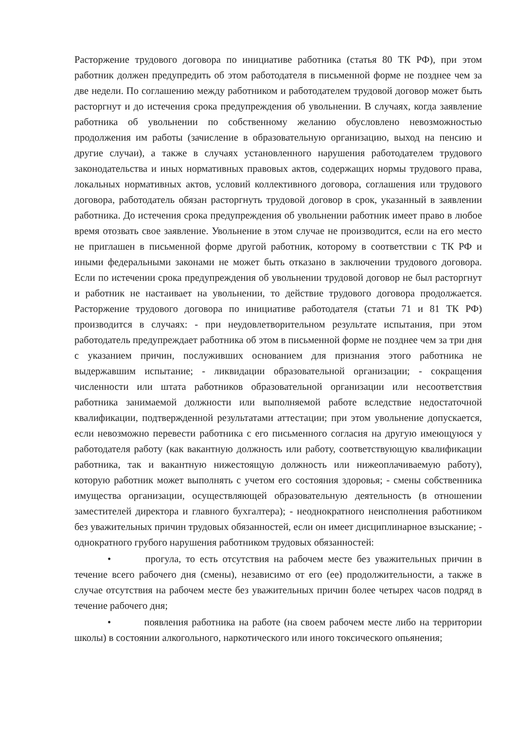Расторжение трудового договора по инициативе работника (статья 80 ТК РФ), при этом работник должен предупредить об этом работодателя в письменной форме не позднее чем за две недели. По соглашению между работником и работодателем трудовой договор может быть расторгнут и до истечения срока предупреждения об увольнении. В случаях, когда заявление работника об увольнении по собственному желанию обусловлено невозможностью продолжения им работы (зачисление в образовательную организацию, выход на пенсию и другие случаи), а также в случаях установленного нарушения работодателем трудового законодательства и иных нормативных правовых актов, содержащих нормы трудового права, локальных нормативных актов, условий коллективного договора, соглашения или трудового договора, работодатель обязан расторгнуть трудовой договор в срок, указанный в заявлении работника. До истечения срока предупреждения об увольнении работник имеет право в любое время отозвать свое заявление. Увольнение в этом случае не производится, если на его место не приглашен в письменной форме другой работник, которому в соответствии с ТК РФ и иными федеральными законами не может быть отказано в заключении трудового договора. Если по истечении срока предупреждения об увольнении трудовой договор не был расторгнут и работник не настаивает на увольнении, то действие трудового договора продолжается. Расторжение трудового договора по инициативе работодателя (статьи 71 и 81 ТК РФ) производится в случаях: - при неудовлетворительном результате испытания, при этом работодатель предупреждает работника об этом в письменной форме не позднее чем за три дня с указанием причин, послуживших основанием для признания этого работника не выдержавшим испытание; - ликвидации образовательной организации; - сокращения численности или штата работников образовательной организации или несоответствия работника занимаемой должности или выполняемой работе вследствие недостаточной квалификации, подтвержденной результатами аттестации; при этом увольнение допускается, если невозможно перевести работника с его письменного согласия на другую имеющуюся у работодателя работу (как вакантную должность или работу, соответствующую квалификации работника, так и вакантную нижестоящую должность или нижеоплачиваемую работу), которую работник может выполнять с учетом его состояния здоровья; - смены собственника имущества организации, осуществляющей образовательную деятельность (в отношении заместителей директора и главного бухгалтера); - неоднократного неисполнения работником без уважительных причин трудовых обязанностей, если он имеет дисциплинарное взыскание; - однократного грубого нарушения работником трудовых обязанностей:
• прогула, то есть отсутствия на рабочем месте без уважительных причин в течение всего рабочего дня (смены), независимо от его (ее) продолжительности, а также в случае отсутствия на рабочем месте без уважительных причин более четырех часов подряд в течение рабочего дня;
• появления работника на работе (на своем рабочем месте либо на территории школы) в состоянии алкогольного, наркотического или иного токсического опьянения;